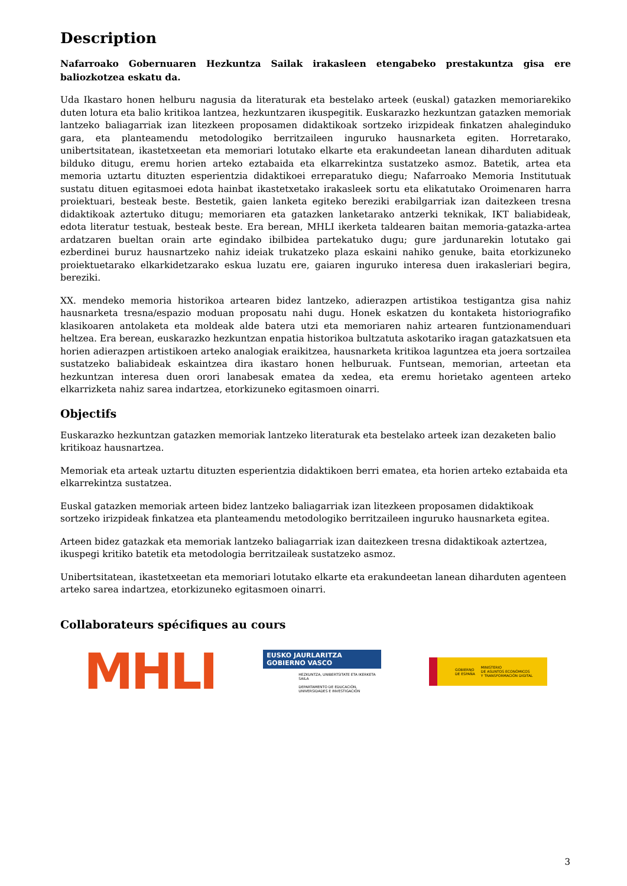Description
Nafarroako Gobernuaren Hezkuntza Sailak irakasleen etengabeko prestakuntza gisa ere baliozkotzea eskatu da.
Uda Ikastaro honen helburu nagusia da literaturak eta bestelako arteek (euskal) gatazken memoriarekiko duten lotura eta balio kritikoa lantzea, hezkuntzaren ikuspegitik. Euskarazko hezkuntzan gatazken memoriak lantzeko baliagarriak izan litezkeen proposamen didaktikoak sortzeko irizpideak finkatzen ahaleginduko gara, eta planteamendu metodologiko berritzaileen inguruko hausnarketa egiten. Horretarako, unibertsitatean, ikastetxeetan eta memoriari lotutako elkarte eta erakundeetan lanean diharduten adituak bilduko ditugu, eremu horien arteko eztabaida eta elkarrekintza sustatzeko asmoz. Batetik, artea eta memoria uztartu dituzten esperientzia didaktikoei erreparatuko diegu; Nafarroako Memoria Institutuak sustatu dituen egitasmoei edota hainbat ikastetxetako irakasleek sortu eta elikatutako Oroimenaren harra proiektuari, besteak beste. Bestetik, gaien lanketa egiteko bereziki erabilgarriak izan daitezkeen tresna didaktikoak aztertuko ditugu; memoriaren eta gatazken lanketarako antzerki teknikak, IKT baliabideak, edota literatur testuak, besteak beste. Era berean, MHLI ikerketa taldearen baitan memoria-gatazka-artea ardatzaren bueltan orain arte egindako ibilbidea partekatuko dugu; gure jardunarekin lotutako gai ezberdinei buruz hausnartzeko nahiz ideiak trukatzeko plaza eskaini nahiko genuke, baita etorkizuneko proiektuetarako elkarkidetzarako eskua luzatu ere, gaiaren inguruko interesa duen irakasleriari begira, bereziki.
XX. mendeko memoria historikoa artearen bidez lantzeko, adierazpen artistikoa testigantza gisa nahiz hausnarketa tresna/espazio moduan proposatu nahi dugu. Honek eskatzen du kontaketa historiografiko klasikoaren antolaketa eta moldeak alde batera utzi eta memoriaren nahiz artearen funtzionamenduari heltzea. Era berean, euskarazko hezkuntzan enpatia historikoa bultzatuta askotariko iragan gatazkatsuen eta horien adierazpen artistikoen arteko analogiak eraikitzea, hausnarketa kritikoa laguntzea eta joera sortzailea sustatzeko baliabideak eskaintzea dira ikastaro honen helburuak. Funtsean, memorian, arteetan eta hezkuntzan interesa duen orori lanabesak ematea da xedea, eta eremu horietako agenteen arteko elkarrizketa nahiz sarea indartzea, etorkizuneko egitasmoen oinarri.
Objectifs
Euskarazko hezkuntzan gatazken memoriak lantzeko literaturak eta bestelako arteek izan dezaketen balio kritikoaz hausnartzea.
Memoriak eta arteak uztartu dituzten esperientzia didaktikoen berri ematea, eta horien arteko eztabaida eta elkarrekintza sustatzea.
Euskal gatazken memoriak arteen bidez lantzeko baliagarriak izan litezkeen proposamen didaktikoak sortzeko irizpideak finkatzea eta planteamendu metodologiko berritzaileen inguruko hausnarketa egitea.
Arteen bidez gatazkak eta memoriak lantzeko baliagarriak izan daitezkeen tresna didaktikoak aztertzea, ikuspegi kritiko batetik eta metodologia berritzaileak sustatzeko asmoz.
Unibertsitatean, ikastetxeetan eta memoriari lotutako elkarte eta erakundeetan lanean diharduten agenteen arteko sarea indartzea, etorkizuneko egitasmoen oinarri.
Collaborateurs spécifiques au cours
MHLI
EUSKO JAURLARITZA
GOBIERNO VASCO
HEZKUNTZA, UNIBERTSITATE ETA IKERKETA SAILA
DEPARTAMENTO DE EDUCACIÓN, UNIVERSIDADES E INVESTIGACIÓN
GOBIERNO
DE ESPAÑA MINISTERIO
DE ASUNTOS ECONÓMICOS
Y TRANSFORMACIÓN DIGITAL
3